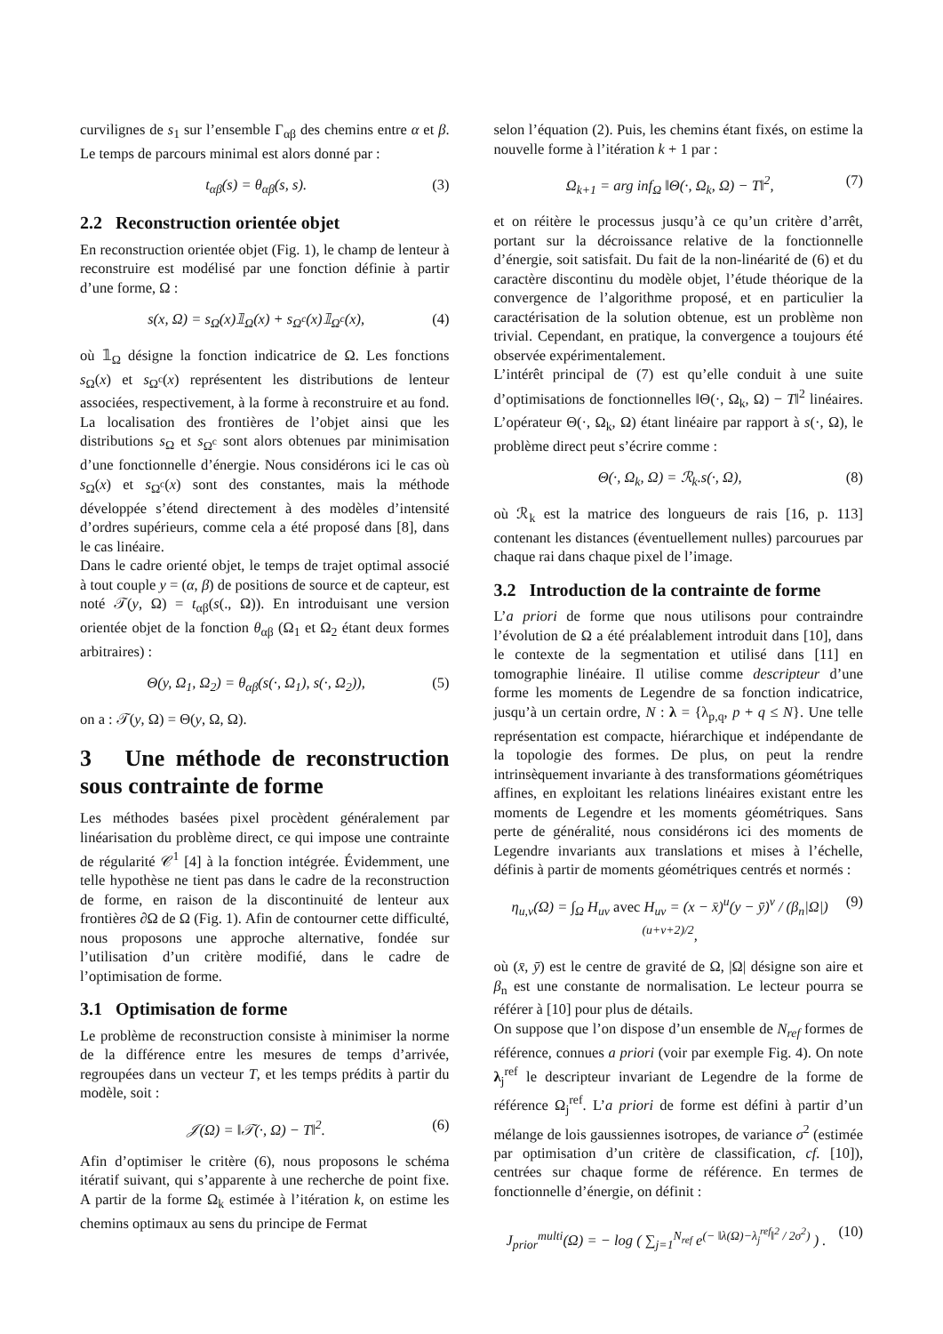curvilignes de s<sub>1</sub> sur l’ensemble Γ<sub>αβ</sub> des chemins entre α et β. Le temps de parcours minimal est alors donné par :
t<sub>αβ</sub>(s) = θ<sub>αβ</sub>(s, s). (3)
2.2 Reconstruction orientée objet
En reconstruction orientée objet (Fig. 1), le champ de lenteur à reconstruire est modélisé par une fonction définie à partir d’une forme, Ω :
s(x, Ω) = s<sub>Ω</sub>(x)𝟙<sub>Ω</sub>(x) + s<sub>Ω<sup>c</sup></sub>(x)𝟙<sub>Ω<sup>c</sup></sub>(x), (4)
où 𝟙<sub>Ω</sub> désigne la fonction indicatrice de Ω. Les fonctions s<sub>Ω</sub>(x) et s<sub>Ω<sup>c</sup></sub>(x) représentent les distributions de lenteur associées, respectivement, à la forme à reconstruire et au fond. La localisation des frontières de l’objet ainsi que les distributions s<sub>Ω</sub> et s<sub>Ω<sup>c</sup></sub> sont alors obtenues par minimisation d’une fonctionnelle d’énergie. Nous considérons ici le cas où s<sub>Ω</sub>(x) et s<sub>Ω<sup>c</sup></sub>(x) sont des constantes, mais la méthode développée s’étend directement à des modèles d’intensité d’ordres supérieurs, comme cela a été proposé dans [8], dans le cas linéaire.
Dans le cadre orienté objet, le temps de trajet optimal associé à tout couple y = (α, β) de positions de source et de capteur, est noté 𝒯(y, Ω) = t<sub>αβ</sub>(s(., Ω)). En introduisant une version orientée objet de la fonction θ<sub>αβ</sub> (Ω<sub>1</sub> et Ω<sub>2</sub> étant deux formes arbitraires) :
Θ(y, Ω<sub>1</sub>, Ω<sub>2</sub>) = θ<sub>αβ</sub>(s(·, Ω<sub>1</sub>), s(·, Ω<sub>2</sub>)), (5)
on a : 𝒯(y, Ω) = Θ(y, Ω, Ω).
3 Une méthode de reconstruction sous contrainte de forme
Les méthodes basées pixel procèdent généralement par linéarisation du problème direct, ce qui impose une contrainte de régularité 𝒞<sup>1</sup> [4] à la fonction intégrée. Évidemment, une telle hypothèse ne tient pas dans le cadre de la reconstruction de forme, en raison de la discontinuité de lenteur aux frontières ∂Ω de Ω (Fig. 1). Afin de contourner cette difficulté, nous proposons une approche alternative, fondée sur l’utilisation d’un critère modifié, dans le cadre de l’optimisation de forme.
3.1 Optimisation de forme
Le problème de reconstruction consiste à minimiser la norme de la différence entre les mesures de temps d’arrivée, regroupées dans un vecteur T, et les temps prédits à partir du modèle, soit :
𝒥(Ω) = ‖𝒯(·, Ω) − T‖<sup>2</sup>. (6)
Afin d’optimiser le critère (6), nous proposons le schéma itératif suivant, qui s’apparente à une recherche de point fixe. A partir de la forme Ω<sub>k</sub> estimée à l’itération k, on estime les chemins optimaux au sens du principe de Fermat
selon l’équation (2). Puis, les chemins étant fixés, on estime la nouvelle forme à l’itération k + 1 par :
Ω<sub>k+1</sub> = arg inf<sub>Ω</sub> ‖Θ(·, Ω<sub>k</sub>, Ω) − T‖<sup>2</sup>, (7)
et on réitère le processus jusqu’à ce qu’un critère d’arrêt, portant sur la décroissance relative de la fonctionnelle d’énergie, soit satisfait. Du fait de la non-linéarité de (6) et du caractère discontinu du modèle objet, l’étude théorique de la convergence de l’algorithme proposé, et en particulier la caractérisation de la solution obtenue, est un problème non trivial. Cependant, en pratique, la convergence a toujours été observée expérimentalement.
L’intérêt principal de (7) est qu’elle conduit à une suite d’optimisations de fonctionnelles ‖Θ(·, Ω<sub>k</sub>, Ω) − T‖<sup>2</sup> linéaires. L’opérateur Θ(·, Ω<sub>k</sub>, Ω) étant linéaire par rapport à s(·, Ω), le problème direct peut s’écrire comme :
Θ(·, Ω<sub>k</sub>, Ω) = ℛ<sub>k</sub>.s(·, Ω), (8)
où ℛ<sub>k</sub> est la matrice des longueurs de rais [16, p. 113] contenant les distances (éventuellement nulles) parcourues par chaque rai dans chaque pixel de l’image.
3.2 Introduction de la contrainte de forme
L’a priori de forme que nous utilisons pour contraindre l’évolution de Ω a été préalablement introduit dans [10], dans le contexte de la segmentation et utilisé dans [11] en tomographie linéaire. Il utilise comme descripteur d’une forme les moments de Legendre de sa fonction indicatrice, jusqu’à un certain ordre, N : λ = {λ<sub>p,q</sub>, p + q ≤ N}. Une telle représentation est compacte, hiérarchique et indépendante de la topologie des formes. De plus, on peut la rendre intrinsèquement invariante à des transformations géométriques affines, en exploitant les relations linéaires existant entre les moments de Legendre et les moments géométriques. Sans perte de généralité, nous considérons ici des moments de Legendre invariants aux translations et mises à l’échelle, définis à partir de moments géométriques centrés et normés :
η<sub>u,v</sub>(Ω) = ∫<sub>Ω</sub> H<sub>uv</sub> avec H<sub>uv</sub> = (x − x̄)<sup>u</sup>(y − ȳ)<sup>v</sup> / (β<sub>n</sub>|Ω|)<sup>(u+v+2)/2</sup>, (9)
où (x̄, ȳ) est le centre de gravité de Ω, |Ω| désigne son aire et β<sub>n</sub> est une constante de normalisation. Le lecteur pourra se référer à [10] pour plus de détails.
On suppose que l’on dispose d’un ensemble de N<sub>ref</sub> formes de référence, connues a priori (voir par exemple Fig. 4). On note λ<sub>j</sub><sup>ref</sup> le descripteur invariant de Legendre de la forme de référence Ω<sub>j</sub><sup>ref</sup>. L’a priori de forme est défini à partir d’un mélange de lois gaussiennes isotropes, de variance σ<sup>2</sup> (estimée par optimisation d’un critère de classification, cf. [10]), centrées sur chaque forme de référence. En termes de fonctionnelle d’énergie, on définit :
J<sub>prior</sub><sup>multi</sup>(Ω) = − log ( ∑<sub>j=1</sub><sup>N<sub>ref</sub></sup> e<sup>(− ‖λ(Ω)−λ<sub>j</sub><sup>ref</sup>‖<sup>2</sup> / 2σ<sup>2</sup>)</sup> ) . (10)